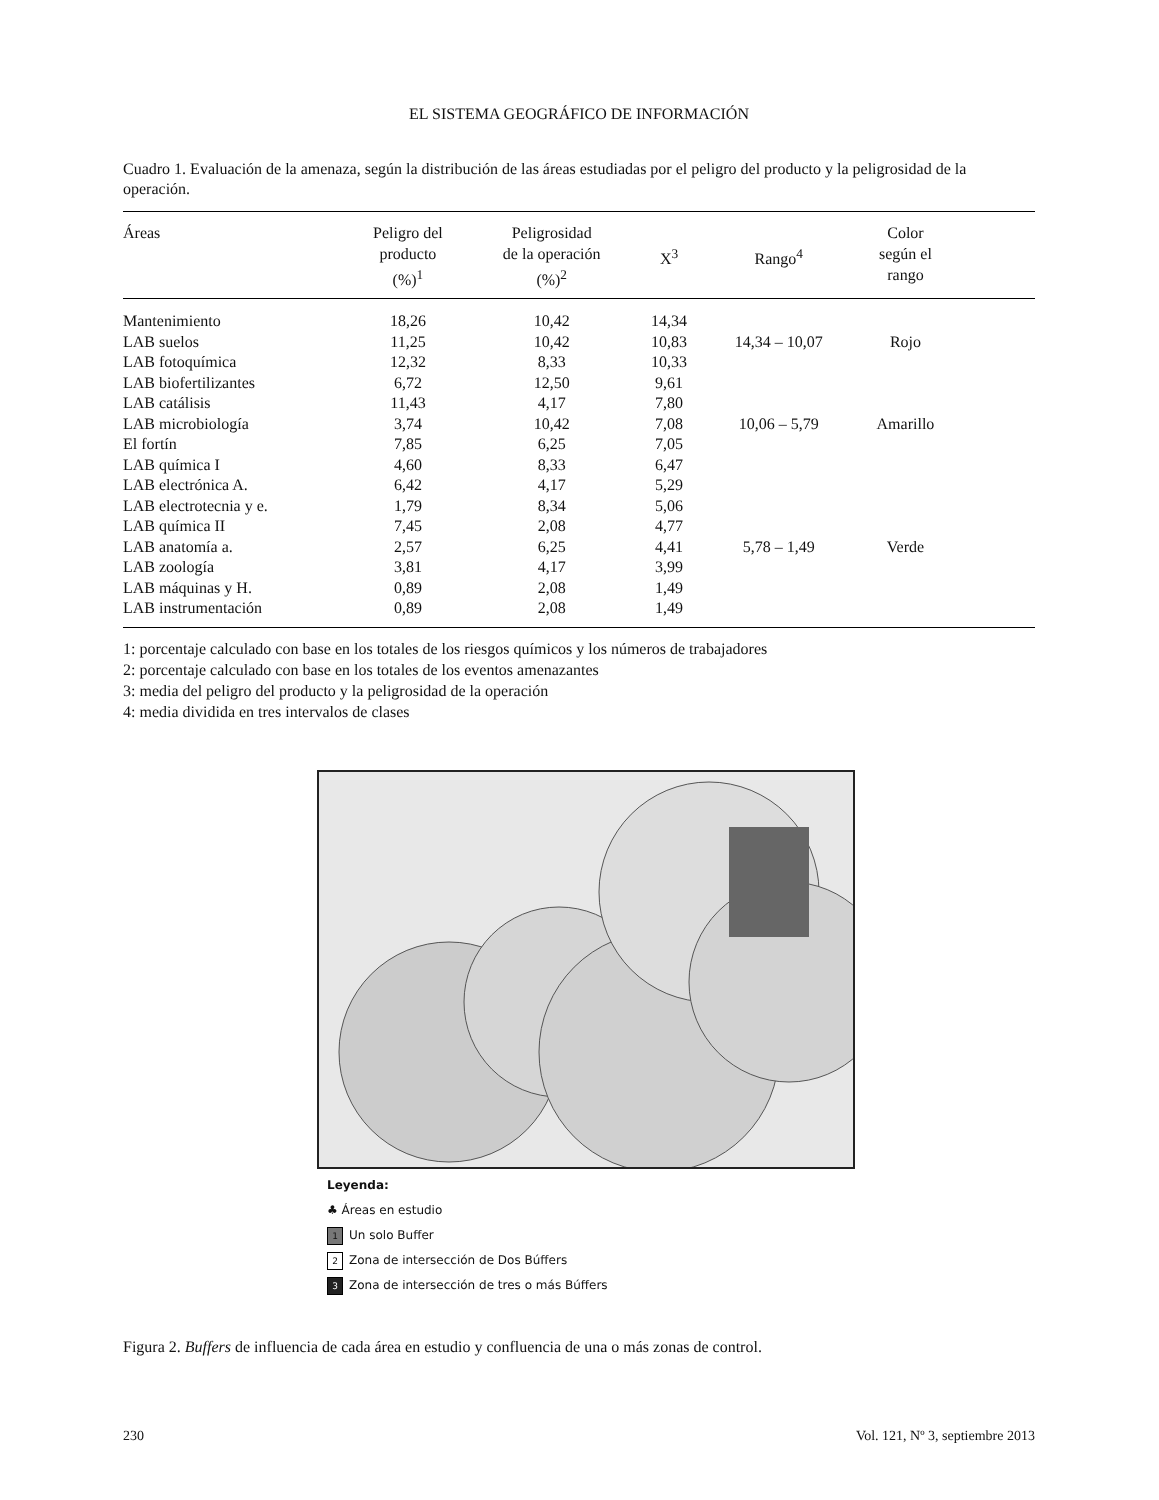EL SISTEMA GEOGRÁFICO DE INFORMACIÓN
Cuadro 1. Evaluación de la amenaza, según la distribución de las áreas estudiadas por el peligro del producto y la peligrosidad de la operación.
| Áreas | Peligro del producto (%)<sup>1</sup> | Peligrosidad de la operación (%)<sup>2</sup> | X<sup>3</sup> | Rango<sup>4</sup> | Color según el rango | |
| --- | --- | --- | --- | --- | --- | --- |
| Mantenimiento | 18,26 | 10,42 | 14,34 | | | |
| LAB suelos | 11,25 | 10,42 | 10,83 | 14,34 – 10,07 | Rojo | |
| LAB fotoquímica | 12,32 | 8,33 | 10,33 | | | |
| LAB biofertilizantes | 6,72 | 12,50 | 9,61 | | | |
| LAB catálisis | 11,43 | 4,17 | 7,80 | | | |
| LAB microbiología | 3,74 | 10,42 | 7,08 | 10,06 – 5,79 | Amarillo | |
| El fortín | 7,85 | 6,25 | 7,05 | | | |
| LAB química I | 4,60 | 8,33 | 6,47 | | | |
| LAB electrónica A. | 6,42 | 4,17 | 5,29 | | | |
| LAB electrotecnia y e. | 1,79 | 8,34 | 5,06 | | | |
| LAB química II | 7,45 | 2,08 | 4,77 | | | |
| LAB anatomía a. | 2,57 | 6,25 | 4,41 | 5,78 – 1,49 | Verde | |
| LAB zoología | 3,81 | 4,17 | 3,99 | | | |
| LAB máquinas y H. | 0,89 | 2,08 | 1,49 | | | |
| LAB instrumentación | 0,89 | 2,08 | 1,49 | | | |
1: porcentaje calculado con base en los totales de los riesgos químicos y los números de trabajadores
2: porcentaje calculado con base en los totales de los eventos amenazantes
3: media del peligro del producto y la peligrosidad de la operación
4: media dividida en tres intervalos de clases
Leyenda:
♣ Áreas en estudio
1 Un solo Buffer
2 Zona de intersección de Dos Búffers
3 Zona de intersección de tres o más Búffers
Figura 2. Buffers de influencia de cada área en estudio y confluencia de una o más zonas de control.
230 Vol. 121, Nº 3, septiembre 2013